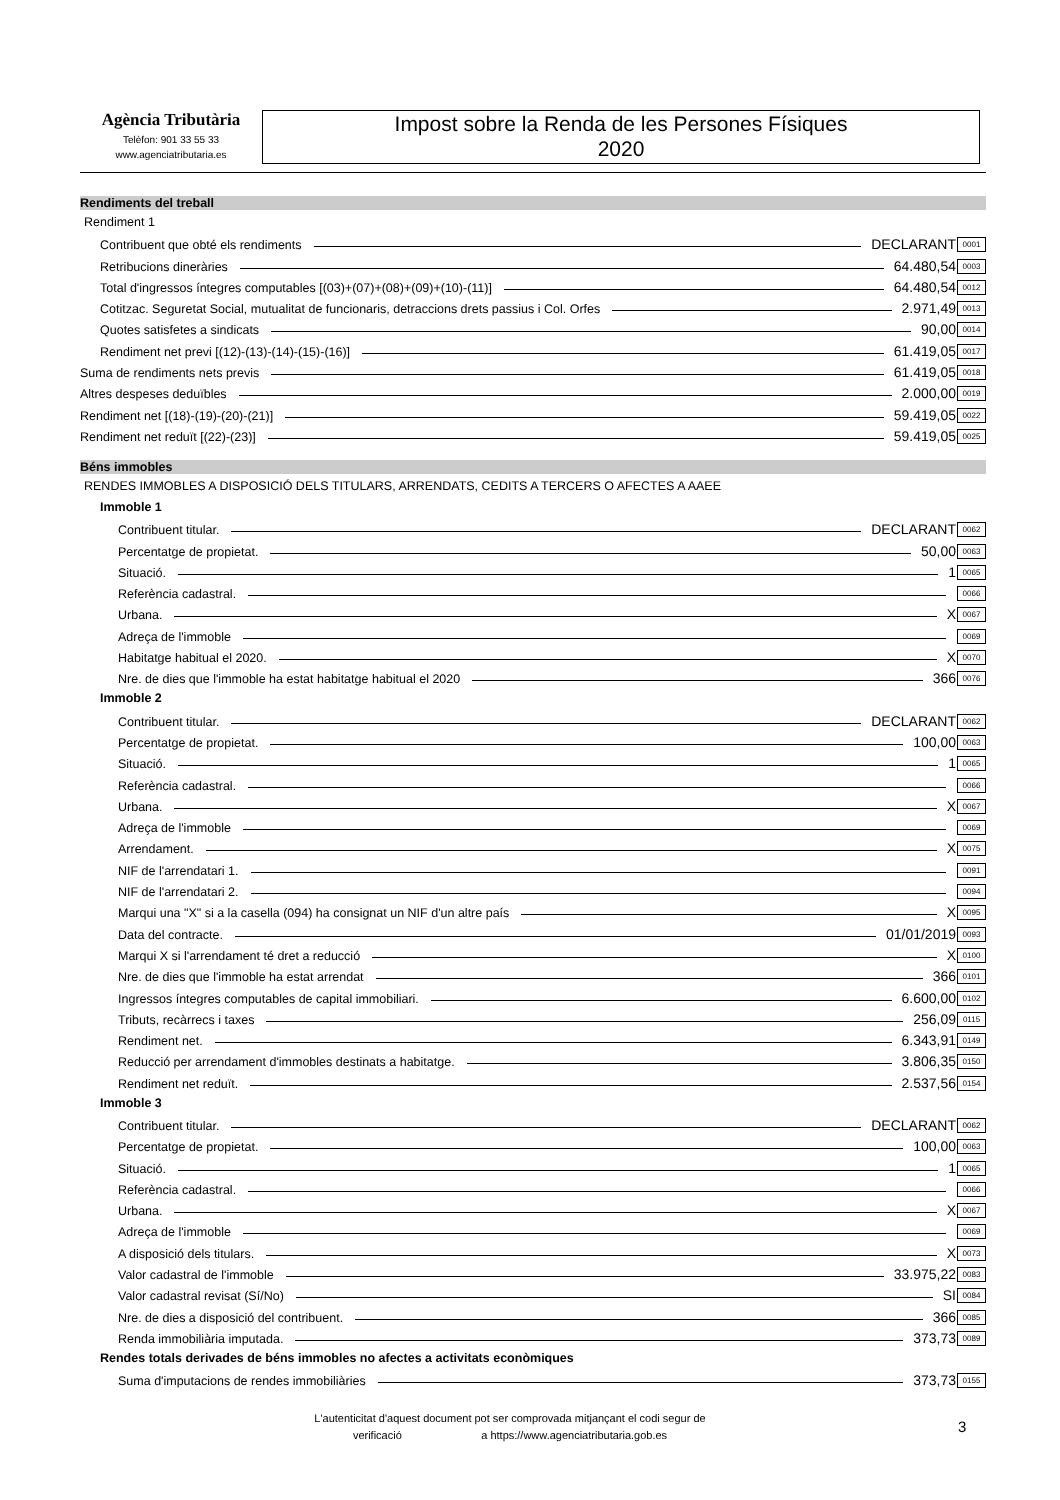Agència Tributària
Telèfon: 901 33 55 33
www.agenciatributaria.es
Impost sobre la Renda de les Persones Físiques
2020
Rendiments del treball
Rendiment 1
Contribuent que obté els rendiments DECLARANT 0001
Retribucions dineràries 64.480,54 0003
Total d'ingressos íntegres computables [(03)+(07)+(08)+(09)+(10)-(11)] 64.480,54 0012
Cotitzac. Seguretat Social, mutualitat de funcionaris, detraccions drets passius i Col. Orfes 2.971,49 0013
Quotes satisfetes a sindicats 90,00 0014
Rendiment net previ [(12)-(13)-(14)-(15)-(16)] 61.419,05 0017
Suma de rendiments nets previs 61.419,05 0018
Altres despeses deduïbles 2.000,00 0019
Rendiment net [(18)-(19)-(20)-(21)] 59.419,05 0022
Rendiment net reduït [(22)-(23)] 59.419,05 0025
Béns immobles
RENDES IMMOBLES A DISPOSICIÓ DELS TITULARS, ARRENDATS, CEDITS A TERCERS O AFECTES A AAEE
Immoble 1
Contribuent titular. DECLARANT 0062
Percentatge de propietat. 50,00 0063
Situació. 1 0065
Referència cadastral. 0066
Urbana. X 0067
Adreça de l'immoble 0069
Habitatge habitual el 2020. X 0070
Nre. de dies que l'immoble ha estat habitatge habitual el 2020 366 0076
Immoble 2
Contribuent titular. DECLARANT 0062
Percentatge de propietat. 100,00 0063
Situació. 1 0065
Referència cadastral. 0066
Urbana. X 0067
Adreça de l'immoble 0069
Arrendament. X 0075
NIF de l'arrendatari 1. 0091
NIF de l'arrendatari 2. 0094
Marqui una "X" si a la casella (094) ha consignat un NIF d'un altre país X 0095
Data del contracte. 01/01/2019 0093
Marqui X si l'arrendament té dret a reducció X 0100
Nre. de dies que l'immoble ha estat arrendat 366 0101
Ingressos íntegres computables de capital immobiliari. 6.600,00 0102
Tributs, recàrrecs i taxes 256,09 0115
Rendiment net. 6.343,91 0149
Reducció per arrendament d'immobles destinats a habitatge. 3.806,35 0150
Rendiment net reduït. 2.537,56 0154
Immoble 3
Contribuent titular. DECLARANT 0062
Percentatge de propietat. 100,00 0063
Situació. 1 0065
Referència cadastral. 0066
Urbana. X 0067
Adreça de l'immoble 0069
A disposició dels titulars. X 0073
Valor cadastral de l'immoble 33.975,22 0083
Valor cadastral revisat (Sí/No) SI 0084
Nre. de dies a disposició del contribuent. 366 0085
Renda immobiliària imputada. 373,73 0089
Rendes totals derivades de béns immobles no afectes a activitats econòmiques
Suma d'imputacions de rendes immobiliàries 373,73 0155
L'autenticitat d'aquest document pot ser comprovada mitjançant el codi segur de
verificació a https://www.agenciatributaria.gob.es
3